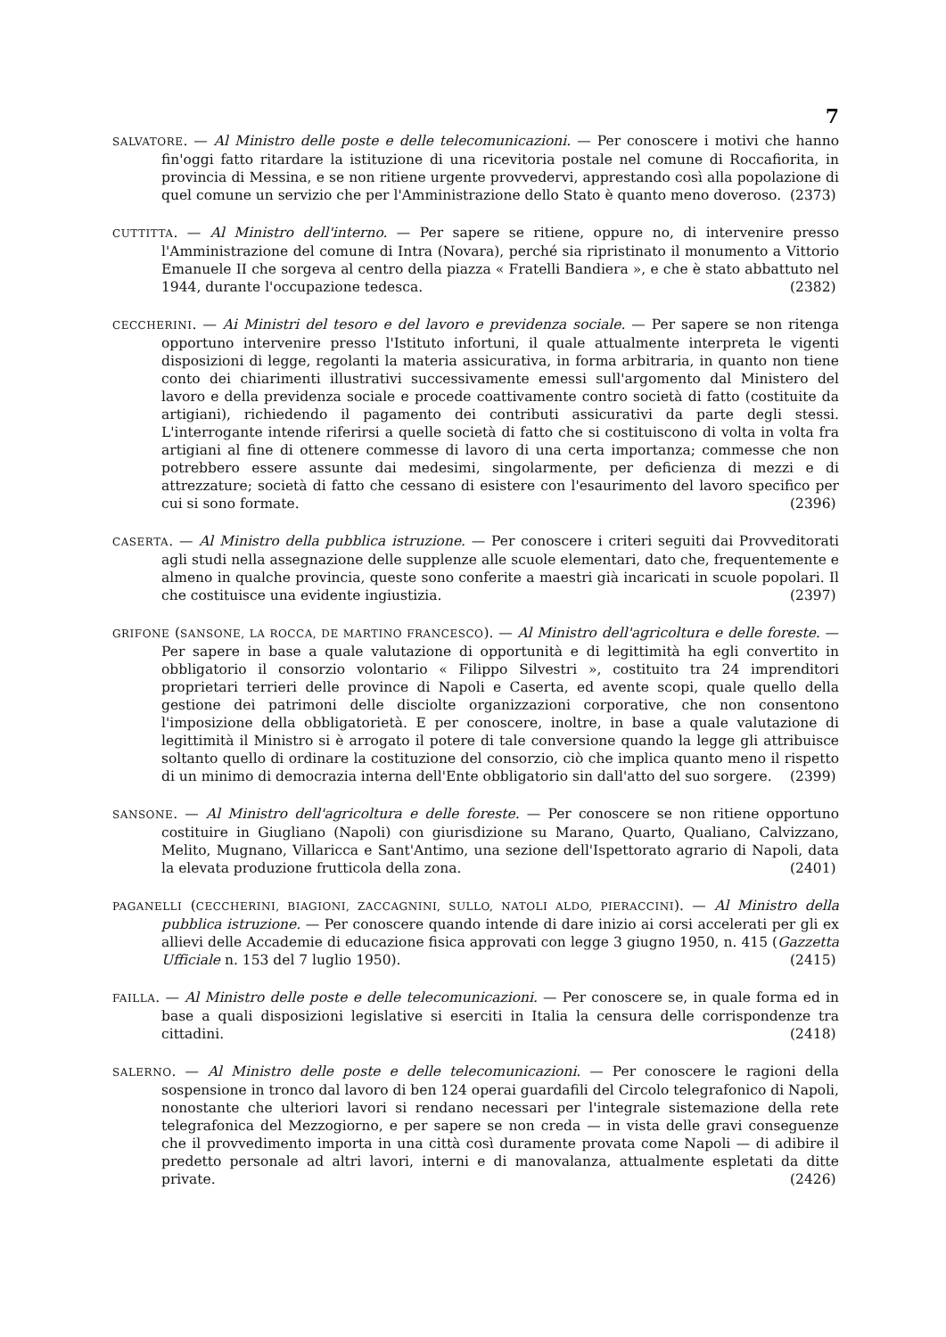7
SALVATORE. — Al Ministro delle poste e delle telecomunicazioni. — Per conoscere i motivi che hanno fin'oggi fatto ritardare la istituzione di una ricevitoria postale nel comune di Roccafiorita, in provincia di Messina, e se non ritiene urgente provvedervi, apprestando così alla popolazione di quel comune un servizio che per l'Amministrazione dello Stato è quanto meno doveroso. (2373)
CUTTITTA. — Al Ministro dell'interno. — Per sapere se ritiene, oppure no, di intervenire presso l'Amministrazione del comune di Intra (Novara), perché sia ripristinato il monumento a Vittorio Emanuele II che sorgeva al centro della piazza « Fratelli Bandiera », e che è stato abbattuto nel 1944, durante l'occupazione tedesca. (2382)
CECCHERINI. — Ai Ministri del tesoro e del lavoro e previdenza sociale. — Per sapere se non ritenga opportuno intervenire presso l'Istituto infortuni, il quale attualmente interpreta le vigenti disposizioni di legge, regolanti la materia assicurativa, in forma arbitraria, in quanto non tiene conto dei chiarimenti illustrativi successivamente emessi sull'argomento dal Ministero del lavoro e della previdenza sociale e procede coattivamente contro società di fatto (costituite da artigiani), richiedendo il pagamento dei contributi assicurativi da parte degli stessi. L'interrogante intende riferirsi a quelle società di fatto che si costituiscono di volta in volta fra artigiani al fine di ottenere commesse di lavoro di una certa importanza; commesse che non potrebbero essere assunte dai medesimi, singolarmente, per deficienza di mezzi e di attrezzature; società di fatto che cessano di esistere con l'esaurimento del lavoro specifico per cui si sono formate. (2396)
CASERTA. — Al Ministro della pubblica istruzione. — Per conoscere i criteri seguiti dai Provveditorati agli studi nella assegnazione delle supplenze alle scuole elementari, dato che, frequentemente e almeno in qualche provincia, queste sono conferite a maestri già incaricati in scuole popolari. Il che costituisce una evidente ingiustizia. (2397)
GRIFONE (SANSONE, LA ROCCA, DE MARTINO FRANCESCO). — Al Ministro dell'agricoltura e delle foreste. — Per sapere in base a quale valutazione di opportunità e di legittimità ha egli convertito in obbligatorio il consorzio volontario « Filippo Silvestri », costituito tra 24 imprenditori proprietari terrieri delle province di Napoli e Caserta, ed avente scopi, quale quello della gestione dei patrimoni delle disciolte organizzazioni corporative, che non consentono l'imposizione della obbligatorietà. E per conoscere, inoltre, in base a quale valutazione di legittimità il Ministro si è arrogato il potere di tale conversione quando la legge gli attribuisce soltanto quello di ordinare la costituzione del consorzio, ciò che implica quanto meno il rispetto di un minimo di democrazia interna dell'Ente obbligatorio sin dall'atto del suo sorgere. (2399)
SANSONE. — Al Ministro dell'agricoltura e delle foreste. — Per conoscere se non ritiene opportuno costituire in Giugliano (Napoli) con giurisdizione su Marano, Quarto, Qualiano, Calvizzano, Melito, Mugnano, Villaricca e Sant'Antimo, una sezione dell'Ispettorato agrario di Napoli, data la elevata produzione frutticola della zona. (2401)
PAGANELLI (CECCHERINI, BIAGIONI, ZACCAGNINI, SULLO, NATOLI ALDO, PIERACCINI). — Al Ministro della pubblica istruzione. — Per conoscere quando intende di dare inizio ai corsi accelerati per gli ex allievi delle Accademie di educazione fisica approvati con legge 3 giugno 1950, n. 415 (Gazzetta Ufficiale n. 153 del 7 luglio 1950). (2415)
FAILLA. — Al Ministro delle poste e delle telecomunicazioni. — Per conoscere se, in quale forma ed in base a quali disposizioni legislative si eserciti in Italia la censura delle corrispondenze tra cittadini. (2418)
SALERNO. — Al Ministro delle poste e delle telecomunicazioni. — Per conoscere le ragioni della sospensione in tronco dal lavoro di ben 124 operai guardafili del Circolo telegrafonico di Napoli, nonostante che ulteriori lavori si rendano necessari per l'integrale sistemazione della rete telegrafonica del Mezzogiorno, e per sapere se non creda — in vista delle gravi conseguenze che il provvedimento importa in una città così duramente provata come Napoli — di adibire il predetto personale ad altri lavori, interni e di manovalanza, attualmente espletati da ditte private. (2426)